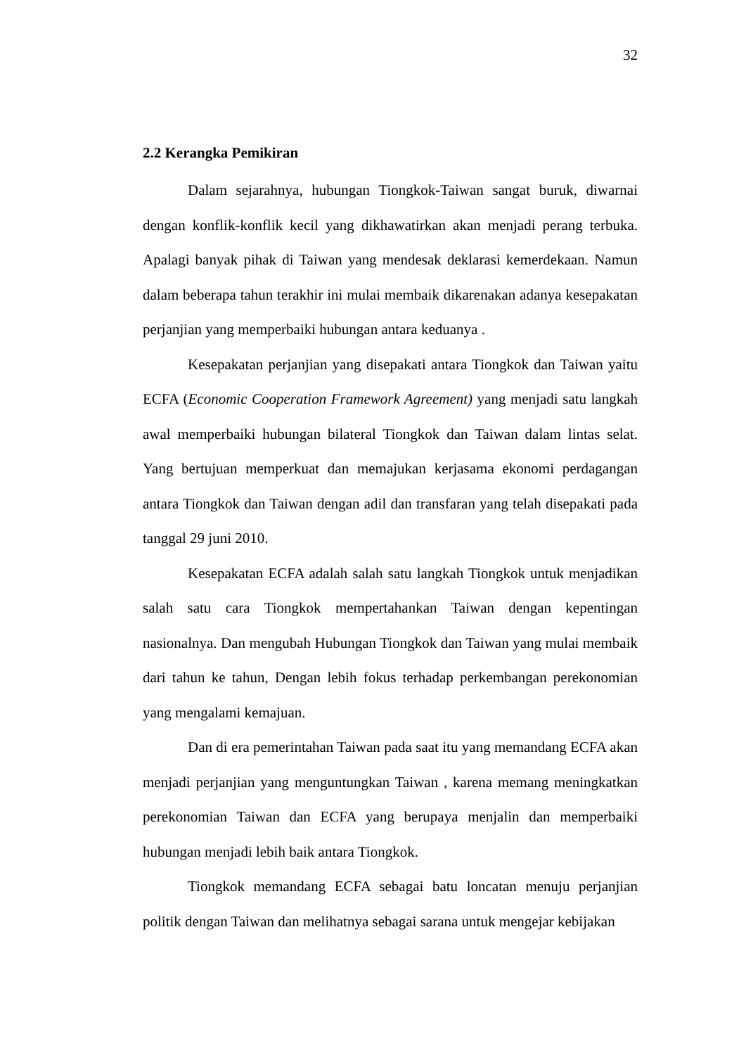32
2.2 Kerangka Pemikiran
Dalam sejarahnya, hubungan Tiongkok-Taiwan sangat buruk, diwarnai dengan konflik-konflik kecil yang dikhawatirkan akan menjadi perang terbuka. Apalagi banyak pihak di Taiwan yang mendesak deklarasi kemerdekaan. Namun dalam beberapa tahun terakhir ini mulai membaik dikarenakan adanya kesepakatan perjanjian yang memperbaiki hubungan antara keduanya .
Kesepakatan perjanjian yang disepakati antara Tiongkok dan Taiwan yaitu ECFA (Economic Cooperation Framework Agreement) yang menjadi satu langkah awal memperbaiki hubungan bilateral Tiongkok dan Taiwan dalam lintas selat. Yang bertujuan memperkuat dan memajukan kerjasama ekonomi perdagangan antara Tiongkok dan Taiwan dengan adil dan transfaran yang telah disepakati pada tanggal 29 juni 2010.
Kesepakatan ECFA adalah salah satu langkah Tiongkok untuk menjadikan salah satu cara Tiongkok mempertahankan Taiwan dengan kepentingan nasionalnya. Dan mengubah Hubungan Tiongkok dan Taiwan yang mulai membaik dari tahun ke tahun, Dengan lebih fokus terhadap perkembangan perekonomian yang mengalami kemajuan.
Dan di era pemerintahan Taiwan pada saat itu yang memandang ECFA akan menjadi perjanjian yang menguntungkan Taiwan , karena memang meningkatkan perekonomian Taiwan dan ECFA yang berupaya menjalin dan memperbaiki hubungan menjadi lebih baik antara Tiongkok.
Tiongkok memandang ECFA sebagai batu loncatan menuju perjanjian politik dengan Taiwan dan melihatnya sebagai sarana untuk mengejar kebijakan